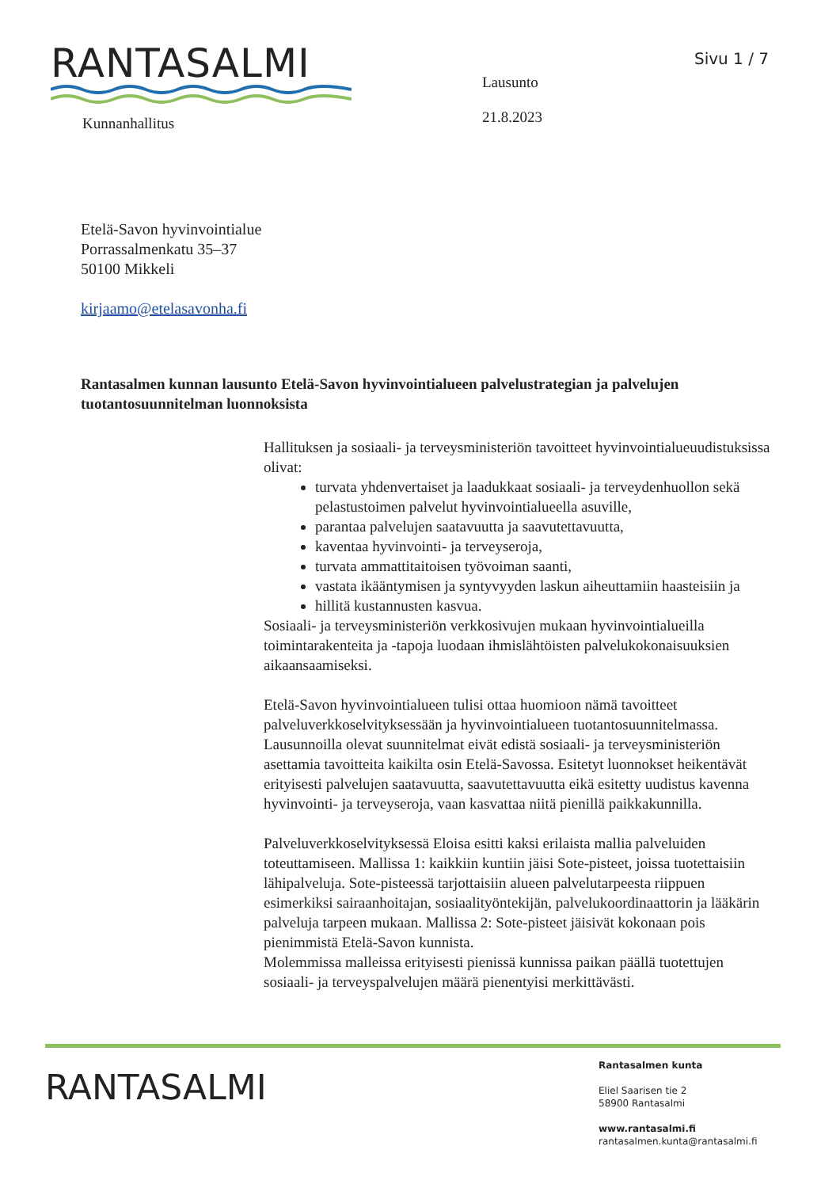Sivu 1 / 7
RANTASALMI
Kunnanhallitus
Lausunto
21.8.2023
Etelä-Savon hyvinvointialue
Porrassalmenkatu 35–37
50100 Mikkeli
kirjaamo@etelasavonha.fi
Rantasalmen kunnan lausunto Etelä-Savon hyvinvointialueen palvelustrategian ja palvelujen tuotantosuunnitelman luonnoksista
Hallituksen ja sosiaali- ja terveysministeriön tavoitteet hyvinvointialueuudistuksissa olivat:
turvata yhdenvertaiset ja laadukkaat sosiaali- ja terveydenhuollon sekä pelastustoimen palvelut hyvinvointialueella asuville,
parantaa palvelujen saatavuutta ja saavutettavuutta,
kaventaa hyvinvointi- ja terveyseroja,
turvata ammattitaitoisen työvoiman saanti,
vastata ikääntymisen ja syntyvyyden laskun aiheuttamiin haasteisiin ja
hillitä kustannusten kasvua.
Sosiaali- ja terveysministeriön verkkosivujen mukaan hyvinvointialueilla toimintarakenteita ja -tapoja luodaan ihmislähtöisten palvelukokonaisuuksien aikaansaamiseksi.
Etelä-Savon hyvinvointialueen tulisi ottaa huomioon nämä tavoitteet palveluverkkoselvityksessään ja hyvinvointialueen tuotantosuunnitelmassa. Lausunnoilla olevat suunnitelmat eivät edistä sosiaali- ja terveysministeriön asettamia tavoitteita kaikilta osin Etelä-Savossa. Esitetyt luonnokset heikentävät erityisesti palvelujen saatavuutta, saavutettavuutta eikä esitetty uudistus kavenna hyvinvointi- ja terveyseroja, vaan kasvattaa niitä pienillä paikkakunnilla.
Palveluverkkoselvityksessä Eloisa esitti kaksi erilaista mallia palveluiden toteuttamiseen. Mallissa 1: kaikkiin kuntiin jäisi Sote-pisteet, joissa tuotettaisiin lähipalveluja. Sote-pisteessä tarjottaisiin alueen palvelutarpeesta riippuen esimerkiksi sairaanhoitajan, sosiaalityöntekijän, palvelukoordinaattorin ja lääkärin palveluja tarpeen mukaan. Mallissa 2: Sote-pisteet jäisivät kokonaan pois pienimmistä Etelä-Savon kunnista.
Molemmissa malleissa erityisesti pienissä kunnissa paikan päällä tuotettujen sosiaali- ja terveyspalvelujen määrä pienentyisi merkittävästi.
RANTASALMI
Rantasalmen kunta
Eliel Saarisen tie 2
58900 Rantasalmi
www.rantasalmi.fi
rantasalmen.kunta@rantasalmi.fi